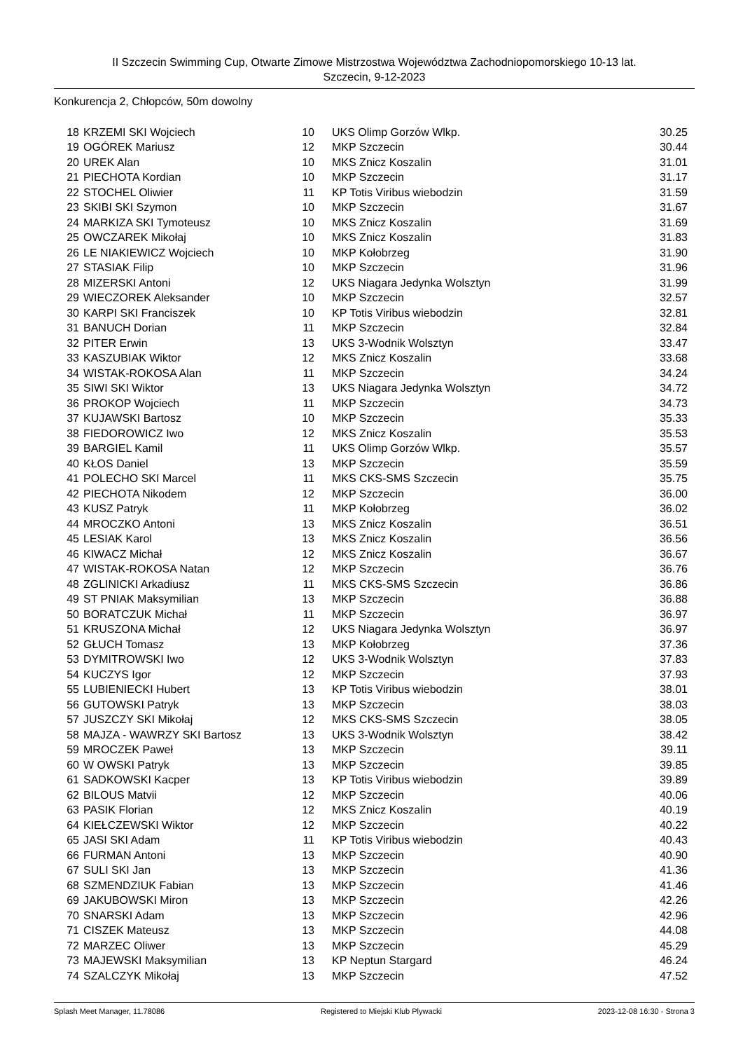II Szczecin Swimming Cup, Otwarte Zimowe Mistrzostwa Województwa Zachodniopomorskiego 10-13 lat.
Szczecin, 9-12-2023
Konkurencja 2, Chłopców, 50m dowolny
| 18 | KRZEMI SKI Wojciech | 10 | UKS Olimp Gorzów Wlkp. | 30.25 |
| 19 | OGÓREK Mariusz | 12 | MKP Szczecin | 30.44 |
| 20 | UREK Alan | 10 | MKS Znicz Koszalin | 31.01 |
| 21 | PIECHOTA Kordian | 10 | MKP Szczecin | 31.17 |
| 22 | STOCHEL Oliwier | 11 | KP Totis Viribus wiebodzin | 31.59 |
| 23 | SKIBI SKI Szymon | 10 | MKP Szczecin | 31.67 |
| 24 | MARKIZA SKI Tymoteusz | 10 | MKS Znicz Koszalin | 31.69 |
| 25 | OWCZAREK Mikołaj | 10 | MKS Znicz Koszalin | 31.83 |
| 26 | LE NIAKIEWICZ Wojciech | 10 | MKP Kołobrzeg | 31.90 |
| 27 | STASIAK Filip | 10 | MKP Szczecin | 31.96 |
| 28 | MIZERSKI Antoni | 12 | UKS Niagara Jedynka Wolsztyn | 31.99 |
| 29 | WIECZOREK Aleksander | 10 | MKP Szczecin | 32.57 |
| 30 | KARPI SKI Franciszek | 10 | KP Totis Viribus wiebodzin | 32.81 |
| 31 | BANUCH Dorian | 11 | MKP Szczecin | 32.84 |
| 32 | PITER Erwin | 13 | UKS 3-Wodnik Wolsztyn | 33.47 |
| 33 | KASZUBIAK Wiktor | 12 | MKS Znicz Koszalin | 33.68 |
| 34 | WISTAK-ROKOSA Alan | 11 | MKP Szczecin | 34.24 |
| 35 | SIWI SKI Wiktor | 13 | UKS Niagara Jedynka Wolsztyn | 34.72 |
| 36 | PROKOP Wojciech | 11 | MKP Szczecin | 34.73 |
| 37 | KUJAWSKI Bartosz | 10 | MKP Szczecin | 35.33 |
| 38 | FIEDOROWICZ Iwo | 12 | MKS Znicz Koszalin | 35.53 |
| 39 | BARGIEL Kamil | 11 | UKS Olimp Gorzów Wlkp. | 35.57 |
| 40 | KŁOS Daniel | 13 | MKP Szczecin | 35.59 |
| 41 | POLECHO SKI Marcel | 11 | MKS CKS-SMS Szczecin | 35.75 |
| 42 | PIECHOTA Nikodem | 12 | MKP Szczecin | 36.00 |
| 43 | KUSZ Patryk | 11 | MKP Kołobrzeg | 36.02 |
| 44 | MROCZKO Antoni | 13 | MKS Znicz Koszalin | 36.51 |
| 45 | LESIAK Karol | 13 | MKS Znicz Koszalin | 36.56 |
| 46 | KIWACZ Michał | 12 | MKS Znicz Koszalin | 36.67 |
| 47 | WISTAK-ROKOSA Natan | 12 | MKP Szczecin | 36.76 |
| 48 | ZGLINICKI Arkadiusz | 11 | MKS CKS-SMS Szczecin | 36.86 |
| 49 | ST PNIAK Maksymilian | 13 | MKP Szczecin | 36.88 |
| 50 | BORATCZUK Michał | 11 | MKP Szczecin | 36.97 |
| 51 | KRUSZONA Michał | 12 | UKS Niagara Jedynka Wolsztyn | 36.97 |
| 52 | GŁUCH Tomasz | 13 | MKP Kołobrzeg | 37.36 |
| 53 | DYMITROWSKI Iwo | 12 | UKS 3-Wodnik Wolsztyn | 37.83 |
| 54 | KUCZYS Igor | 12 | MKP Szczecin | 37.93 |
| 55 | LUBIENIECKI Hubert | 13 | KP Totis Viribus wiebodzin | 38.01 |
| 56 | GUTOWSKI Patryk | 13 | MKP Szczecin | 38.03 |
| 57 | JUSZCZY SKI Mikołaj | 12 | MKS CKS-SMS Szczecin | 38.05 |
| 58 | MAJZA - WAWRZY SKI Bartosz | 13 | UKS 3-Wodnik Wolsztyn | 38.42 |
| 59 | MROCZEK Paweł | 13 | MKP Szczecin | 39.11 |
| 60 | W OWSKI Patryk | 13 | MKP Szczecin | 39.85 |
| 61 | SADKOWSKI Kacper | 13 | KP Totis Viribus wiebodzin | 39.89 |
| 62 | BILOUS Matvii | 12 | MKP Szczecin | 40.06 |
| 63 | PASIK Florian | 12 | MKS Znicz Koszalin | 40.19 |
| 64 | KIEŁCZEWSKI Wiktor | 12 | MKP Szczecin | 40.22 |
| 65 | JASI SKI Adam | 11 | KP Totis Viribus wiebodzin | 40.43 |
| 66 | FURMAN Antoni | 13 | MKP Szczecin | 40.90 |
| 67 | SULI SKI Jan | 13 | MKP Szczecin | 41.36 |
| 68 | SZMENDZIUK Fabian | 13 | MKP Szczecin | 41.46 |
| 69 | JAKUBOWSKI Miron | 13 | MKP Szczecin | 42.26 |
| 70 | SNARSKI Adam | 13 | MKP Szczecin | 42.96 |
| 71 | CISZEK Mateusz | 13 | MKP Szczecin | 44.08 |
| 72 | MARZEC Oliwer | 13 | MKP Szczecin | 45.29 |
| 73 | MAJEWSKI Maksymilian | 13 | KP Neptun Stargard | 46.24 |
| 74 | SZALCZYK Mikołaj | 13 | MKP Szczecin | 47.52 |
Splash Meet Manager, 11.78086 Registered to Miejski Klub Plywacki 2023-12-08 16:30 - Strona 3